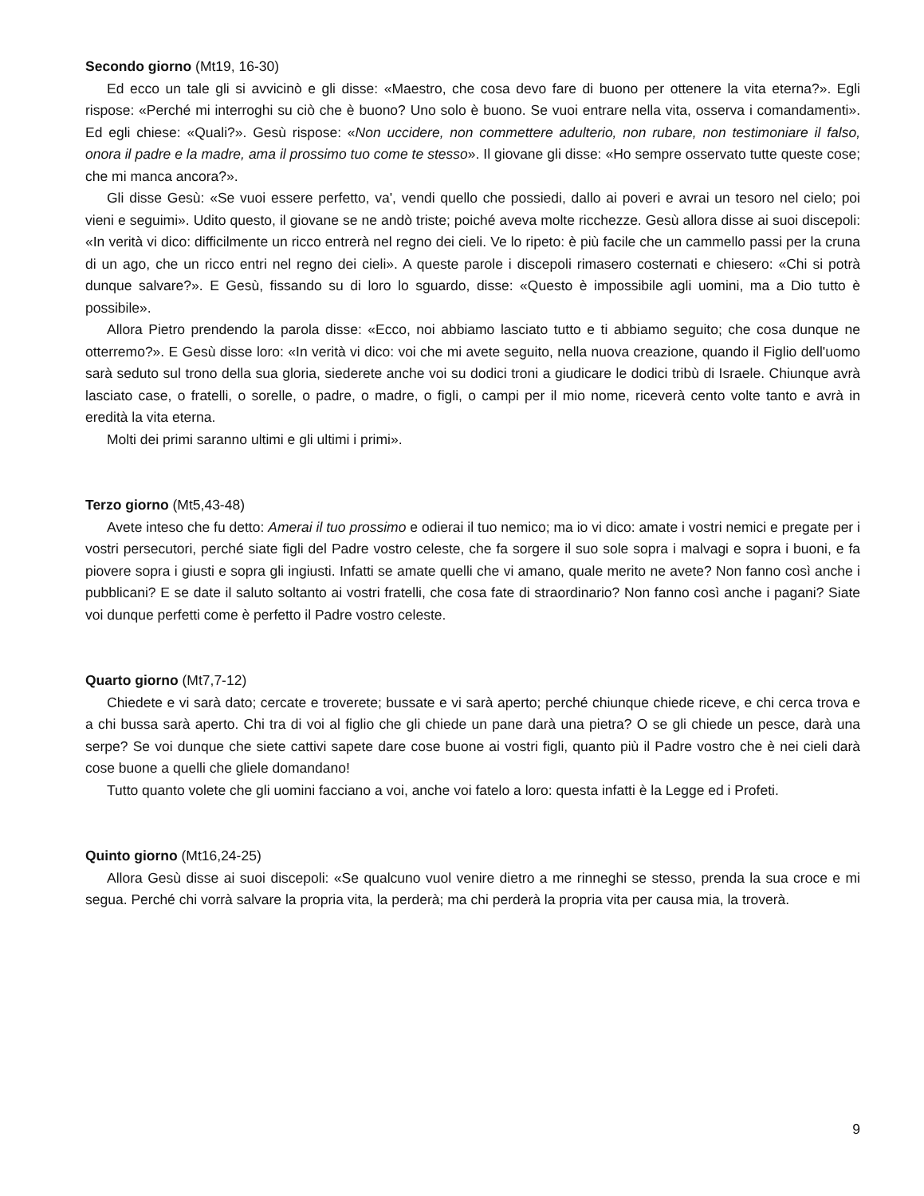Secondo giorno (Mt19, 16-30)
Ed ecco un tale gli si avvicinò e gli disse: «Maestro, che cosa devo fare di buono per ottenere la vita eterna?». Egli rispose: «Perché mi interroghi su ciò che è buono? Uno solo è buono. Se vuoi entrare nella vita, osserva i comandamenti». Ed egli chiese: «Quali?». Gesù rispose: «Non uccidere, non commettere adulterio, non rubare, non testimoniare il falso, onora il padre e la madre, ama il prossimo tuo come te stesso». Il giovane gli disse: «Ho sempre osservato tutte queste cose; che mi manca ancora?».
Gli disse Gesù: «Se vuoi essere perfetto, va', vendi quello che possiedi, dallo ai poveri e avrai un tesoro nel cielo; poi vieni e seguimi». Udito questo, il giovane se ne andò triste; poiché aveva molte ricchezze. Gesù allora disse ai suoi discepoli: «In verità vi dico: difficilmente un ricco entrerà nel regno dei cieli. Ve lo ripeto: è più facile che un cammello passi per la cruna di un ago, che un ricco entri nel regno dei cieli». A queste parole i discepoli rimasero costernati e chiesero: «Chi si potrà dunque salvare?». E Gesù, fissando su di loro lo sguardo, disse: «Questo è impossibile agli uomini, ma a Dio tutto è possibile».
Allora Pietro prendendo la parola disse: «Ecco, noi abbiamo lasciato tutto e ti abbiamo seguito; che cosa dunque ne otterremo?». E Gesù disse loro: «In verità vi dico: voi che mi avete seguito, nella nuova creazione, quando il Figlio dell'uomo sarà seduto sul trono della sua gloria, siederete anche voi su dodici troni a giudicare le dodici tribù di Israele. Chiunque avrà lasciato case, o fratelli, o sorelle, o padre, o madre, o figli, o campi per il mio nome, riceverà cento volte tanto e avrà in eredità la vita eterna.
Molti dei primi saranno ultimi e gli ultimi i primi».
Terzo giorno (Mt5,43-48)
Avete inteso che fu detto: Amerai il tuo prossimo e odierai il tuo nemico; ma io vi dico: amate i vostri nemici e pregate per i vostri persecutori, perché siate figli del Padre vostro celeste, che fa sorgere il suo sole sopra i malvagi e sopra i buoni, e fa piovere sopra i giusti e sopra gli ingiusti. Infatti se amate quelli che vi amano, quale merito ne avete? Non fanno così anche i pubblicani? E se date il saluto soltanto ai vostri fratelli, che cosa fate di straordinario? Non fanno così anche i pagani? Siate voi dunque perfetti come è perfetto il Padre vostro celeste.
Quarto giorno (Mt7,7-12)
Chiedete e vi sarà dato; cercate e troverete; bussate e vi sarà aperto; perché chiunque chiede riceve, e chi cerca trova e a chi bussa sarà aperto. Chi tra di voi al figlio che gli chiede un pane darà una pietra? O se gli chiede un pesce, darà una serpe? Se voi dunque che siete cattivi sapete dare cose buone ai vostri figli, quanto più il Padre vostro che è nei cieli darà cose buone a quelli che gliele domandano!
Tutto quanto volete che gli uomini facciano a voi, anche voi fatelo a loro: questa infatti è la Legge ed i Profeti.
Quinto giorno (Mt16,24-25)
Allora Gesù disse ai suoi discepoli: «Se qualcuno vuol venire dietro a me rinneghi se stesso, prenda la sua croce e mi segua. Perché chi vorrà salvare la propria vita, la perderà; ma chi perderà la propria vita per causa mia, la troverà.
9